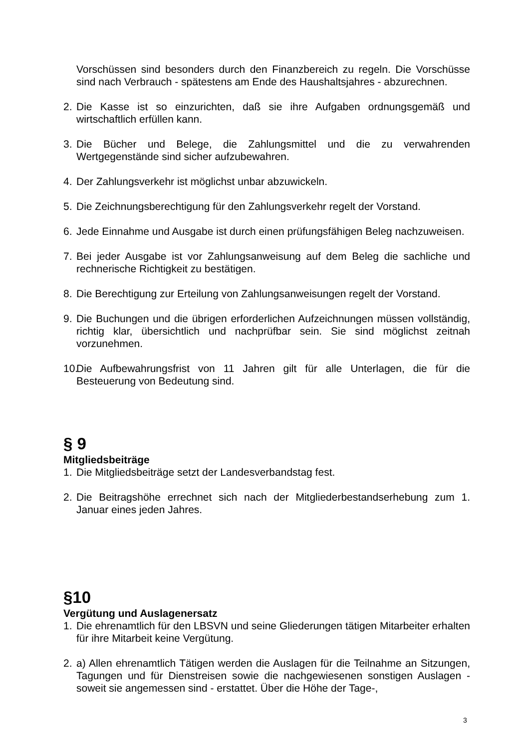Vorschüssen sind besonders durch den Finanzbereich zu regeln. Die Vorschüsse sind nach Verbrauch - spätestens am Ende des Haushaltsjahres - abzurechnen.
2. Die Kasse ist so einzurichten, daß sie ihre Aufgaben ordnungsgemäß und wirtschaftlich erfüllen kann.
3. Die Bücher und Belege, die Zahlungsmittel und die zu verwahrenden Wertgegenstände sind sicher aufzubewahren.
4. Der Zahlungsverkehr ist möglichst unbar abzuwickeln.
5. Die Zeichnungsberechtigung für den Zahlungsverkehr regelt der Vorstand.
6. Jede Einnahme und Ausgabe ist durch einen prüfungsfähigen Beleg nachzuweisen.
7. Bei jeder Ausgabe ist vor Zahlungsanweisung auf dem Beleg die sachliche und rechnerische Richtigkeit zu bestätigen.
8. Die Berechtigung zur Erteilung von Zahlungsanweisungen regelt der Vorstand.
9. Die Buchungen und die übrigen erforderlichen Aufzeichnungen müssen vollständig, richtig klar, übersichtlich und nachprüfbar sein. Sie sind möglichst zeitnah vorzunehmen.
10. Die Aufbewahrungsfrist von 11 Jahren gilt für alle Unterlagen, die für die Besteuerung von Bedeutung sind.
§ 9
Mitgliedsbeiträge
1. Die Mitgliedsbeiträge setzt der Landesverbandstag fest.
2. Die Beitragshöhe errechnet sich nach der Mitgliederbestandserhebung zum 1. Januar eines jeden Jahres.
§10
Vergütung und Auslagenersatz
1. Die ehrenamtlich für den LBSVN und seine Gliederungen tätigen Mitarbeiter erhalten für ihre Mitarbeit keine Vergütung.
2. a) Allen ehrenamtlich Tätigen werden die Auslagen für die Teilnahme an Sitzungen, Tagungen und für Dienstreisen sowie die nachgewiesenen sonstigen Auslagen - soweit sie angemessen sind - erstattet. Über die Höhe der Tage-,
3